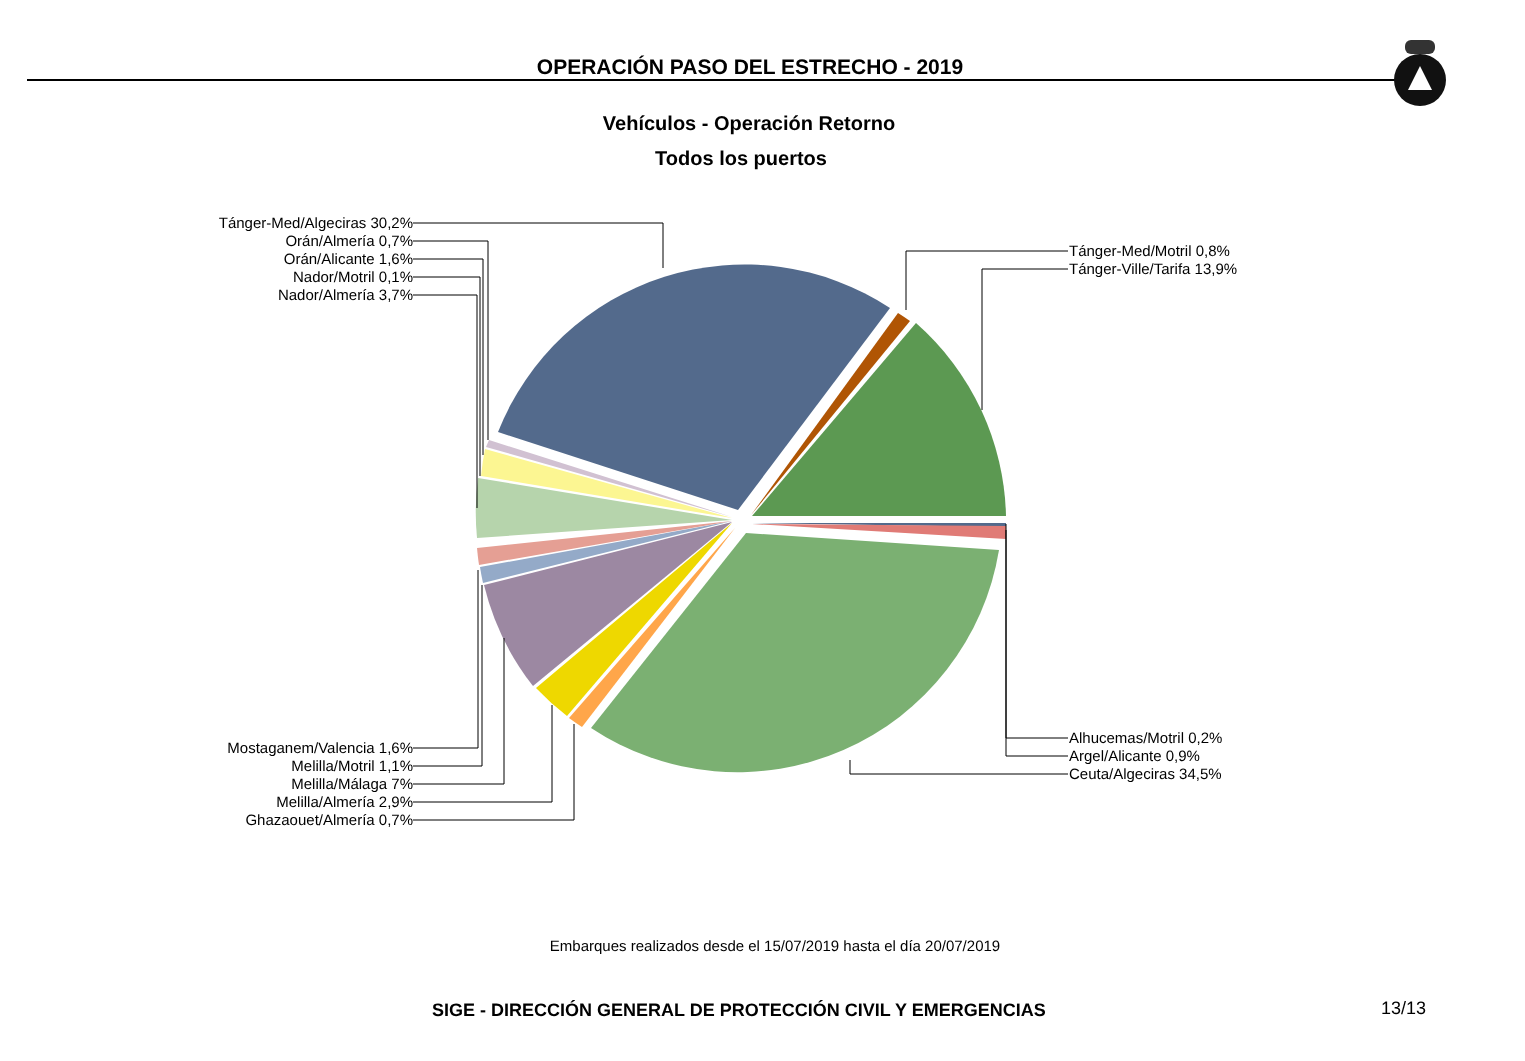OPERACIÓN PASO DEL ESTRECHO - 2019
Vehículos - Operación Retorno
Todos los puertos
Tánger-Med/Algeciras 30,2%
Orán/Almería 0,7%
Orán/Alicante 1,6%
Nador/Motril 0,1%
Nador/Almería 3,7%
Tánger-Med/Motril 0,8%
Tánger-Ville/Tarifa 13,9%
Mostaganem/Valencia 1,6%
Melilla/Motril 1,1%
Melilla/Málaga 7%
Melilla/Almería 2,9%
Ghazaouet/Almería 0,7%
Alhucemas/Motril 0,2%
Argel/Alicante 0,9%
Ceuta/Algeciras 34,5%
Embarques realizados desde el 15/07/2019 hasta el día 20/07/2019
SIGE - DIRECCIÓN GENERAL DE PROTECCIÓN CIVIL Y EMERGENCIAS
13/13